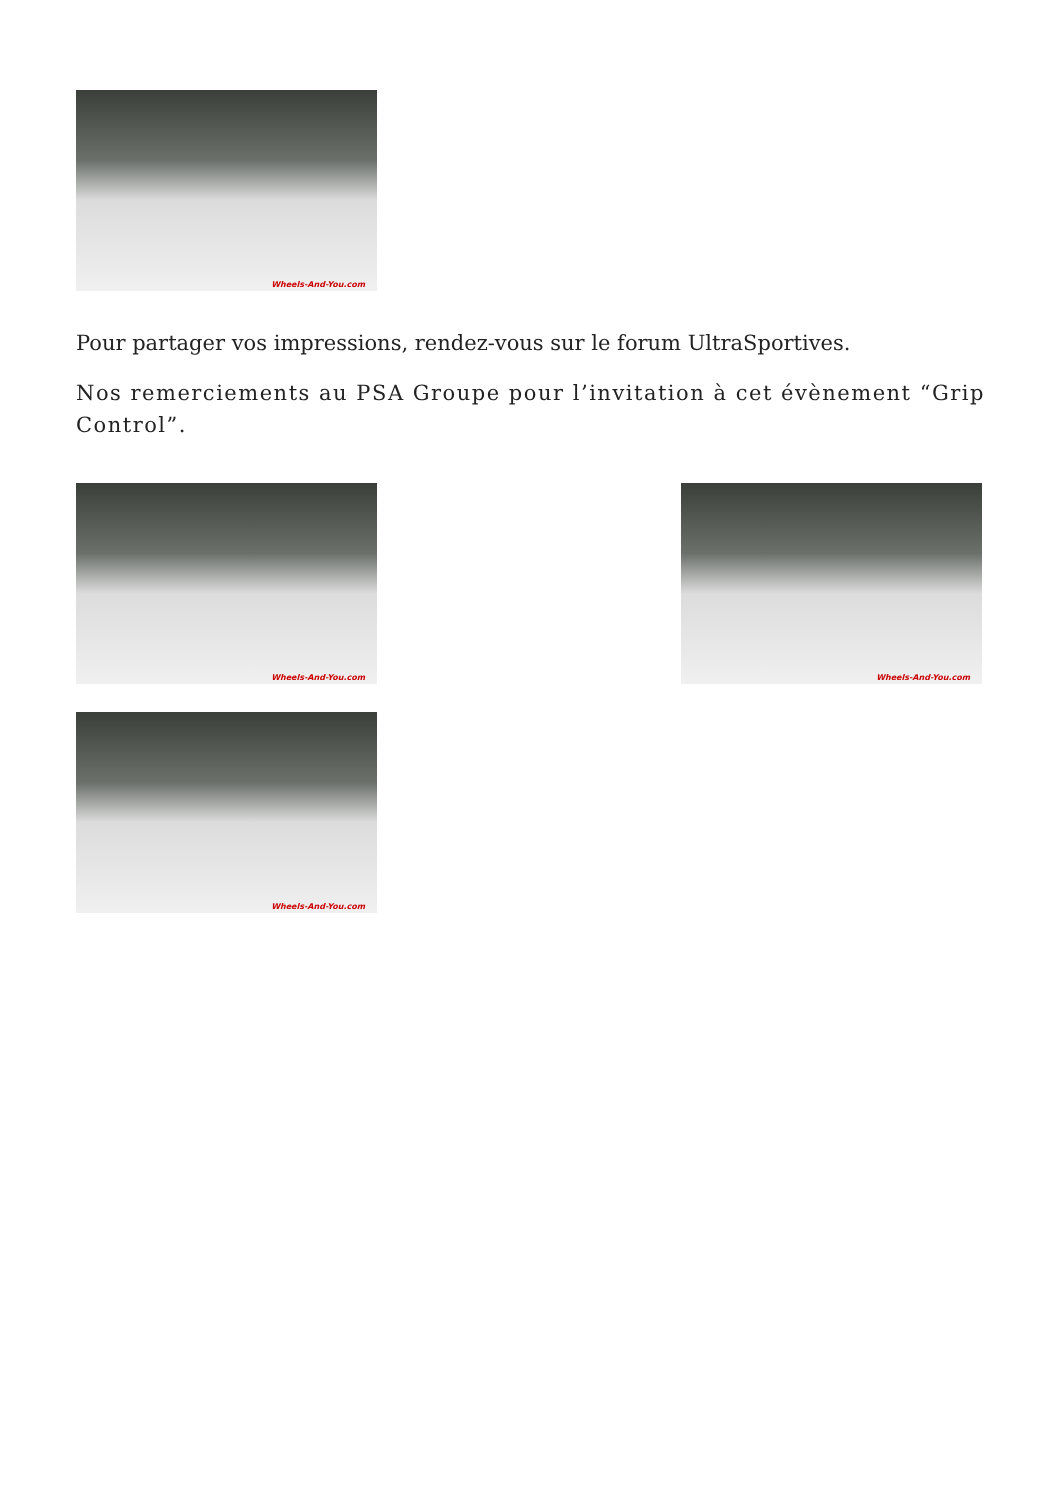Wheels-And-You.com
Pour partager vos impressions, rendez-vous sur le forum UltraSportives.
Nos remerciements au PSA Groupe pour l’invitation à cet évènement “Grip Control”.
Wheels-And-You.com
Wheels-And-You.com
Wheels-And-You.com